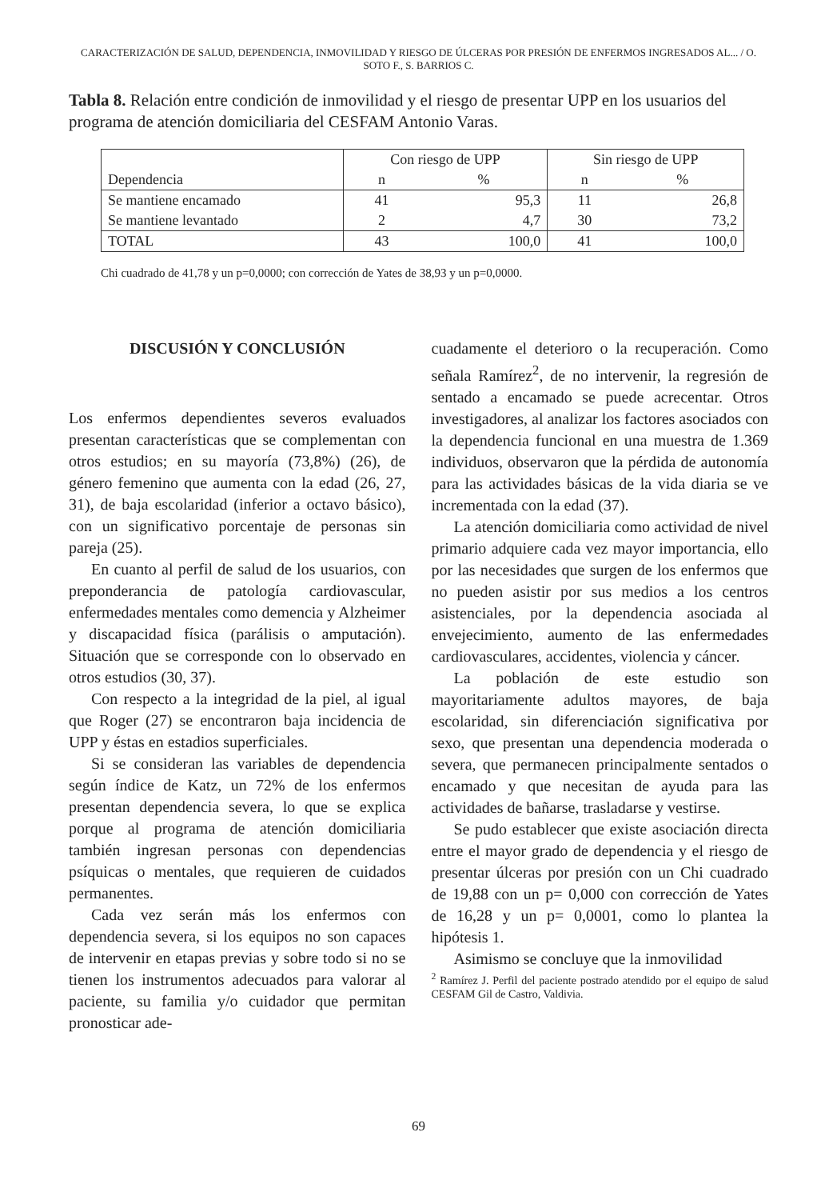CARACTERIZACIÓN DE SALUD, DEPENDENCIA, INMOVILIDAD Y RIESGO DE ÚLCERAS POR PRESIÓN DE ENFERMOS INGRESADOS AL... / O. SOTO F., S. BARRIOS C.
Tabla 8. Relación entre condición de inmovilidad y el riesgo de presentar UPP en los usuarios del programa de atención domiciliaria del CESFAM Antonio Varas.
| Dependencia | Con riesgo de UPP | | Sin riesgo de UPP | |
| --- | --- | --- | --- | --- |
| | n | % | n | % |
| Se mantiene encamado | 41 | 95,3 | 11 | 26,8 |
| Se mantiene levantado | 2 | 4,7 | 30 | 73,2 |
| TOTAL | 43 | 100,0 | 41 | 100,0 |
Chi cuadrado de 41,78 y un p=0,0000; con corrección de Yates de 38,93 y un p=0,0000.
DISCUSIÓN Y CONCLUSIÓN
Los enfermos dependientes severos evaluados presentan características que se complementan con otros estudios; en su mayoría (73,8%) (26), de género femenino que aumenta con la edad (26, 27, 31), de baja escolaridad (inferior a octavo básico), con un significativo porcentaje de personas sin pareja (25).
En cuanto al perfil de salud de los usuarios, con preponderancia de patología cardiovascular, enfermedades mentales como demencia y Alzheimer y discapacidad física (parálisis o amputación). Situación que se corresponde con lo observado en otros estudios (30, 37).
Con respecto a la integridad de la piel, al igual que Roger (27) se encontraron baja incidencia de UPP y éstas en estadios superficiales.
Si se consideran las variables de dependencia según índice de Katz, un 72% de los enfermos presentan dependencia severa, lo que se explica porque al programa de atención domiciliaria también ingresan personas con dependencias psíquicas o mentales, que requieren de cuidados permanentes.
Cada vez serán más los enfermos con dependencia severa, si los equipos no son capaces de intervenir en etapas previas y sobre todo si no se tienen los instrumentos adecuados para valorar al paciente, su familia y/o cuidador que permitan pronosticar ade-
cuadamente el deterioro o la recuperación. Como señala Ramírez<sup>2</sup>, de no intervenir, la regresión de sentado a encamado se puede acrecentar. Otros investigadores, al analizar los factores asociados con la dependencia funcional en una muestra de 1.369 individuos, observaron que la pérdida de autonomía para las actividades básicas de la vida diaria se ve incrementada con la edad (37).
La atención domiciliaria como actividad de nivel primario adquiere cada vez mayor importancia, ello por las necesidades que surgen de los enfermos que no pueden asistir por sus medios a los centros asistenciales, por la dependencia asociada al envejecimiento, aumento de las enfermedades cardiovasculares, accidentes, violencia y cáncer.
La población de este estudio son mayoritariamente adultos mayores, de baja escolaridad, sin diferenciación significativa por sexo, que presentan una dependencia moderada o severa, que permanecen principalmente sentados o encamado y que necesitan de ayuda para las actividades de bañarse, trasladarse y vestirse.
Se pudo establecer que existe asociación directa entre el mayor grado de dependencia y el riesgo de presentar úlceras por presión con un Chi cuadrado de 19,88 con un p= 0,000 con corrección de Yates de 16,28 y un p= 0,0001, como lo plantea la hipótesis 1.
Asimismo se concluye que la inmovilidad
<sup>2</sup> Ramírez J. Perfil del paciente postrado atendido por el equipo de salud CESFAM Gil de Castro, Valdivia.
69